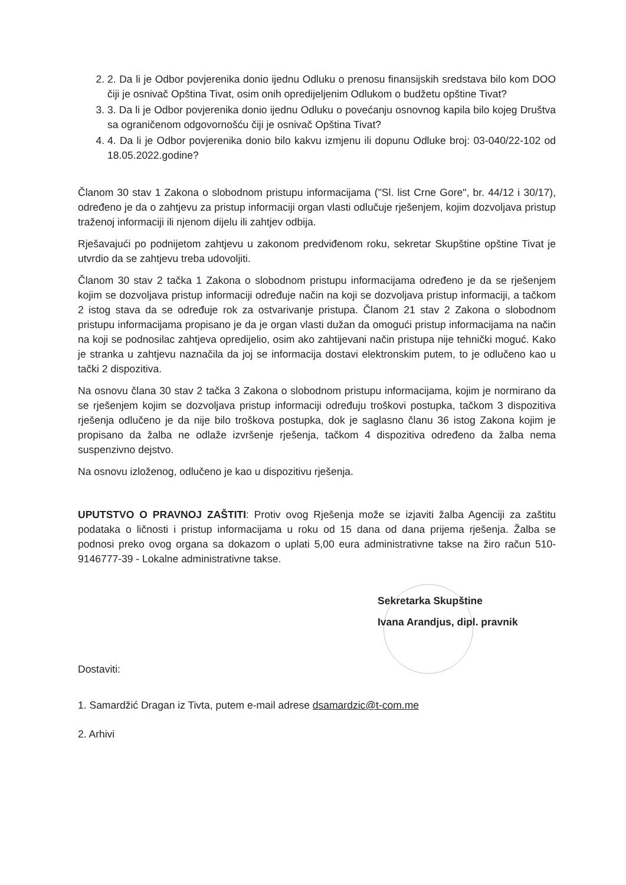2. 2. Da li je Odbor povjerenika donio ijednu Odluku o prenosu finansijskih sredstava bilo kom DOO čiji je osnivač Opština Tivat, osim onih opredijeljenim Odlukom o budžetu opštine Tivat?
3. 3. Da li je Odbor povjerenika donio ijednu Odluku o povećanju osnovnog kapila bilo kojeg Društva sa ograničenom odgovornošću čiji je osnivač Opština Tivat?
4. 4. Da li je Odbor povjerenika donio bilo kakvu izmjenu ili dopunu Odluke broj: 03-040/22-102 od 18.05.2022.godine?
Članom 30 stav 1 Zakona o slobodnom pristupu informacijama ("Sl. list Crne Gore", br. 44/12 i 30/17), određeno je da o zahtjevu za pristup informaciji organ vlasti odlučuje rješenjem, kojim dozvoljava pristup traženoj informaciji ili njenom dijelu ili zahtjev odbija.
Rješavajući po podnijetom zahtjevu u zakonom predviđenom roku, sekretar Skupštine opštine Tivat je utvrdio da se zahtjevu treba udovoljiti.
Članom 30 stav 2 tačka 1 Zakona o slobodnom pristupu informacijama određeno je da se rješenjem kojim se dozvoljava pristup informaciji određuje način na koji se dozvoljava pristup informaciji, a tačkom 2 istog stava da se određuje rok za ostvarivanje pristupa. Članom 21 stav 2 Zakona o slobodnom pristupu informacijama propisano je da je organ vlasti dužan da omogući pristup informacijama na način na koji se podnosilac zahtjeva opredijelio, osim ako zahtijevani način pristupa nije tehnički moguć. Kako je stranka u zahtjevu naznačila da joj se informacija dostavi elektronskim putem, to je odlučeno kao u tački 2 dispozitiva.
Na osnovu člana 30 stav 2 tačka 3 Zakona o slobodnom pristupu informacijama, kojim je normirano da se rješenjem kojim se dozvoljava pristup informaciji određuju troškovi postupka, tačkom 3 dispozitiva rješenja odlučeno je da nije bilo troškova postupka, dok je saglasno članu 36 istog Zakona kojim je propisano da žalba ne odlaže izvršenje rješenja, tačkom 4 dispozitiva određeno da žalba nema suspenzivno dejstvo.
Na osnovu izloženog, odlučeno je kao u dispozitivu rješenja.
UPUTSTVO O PRAVNOJ ZAŠTITI: Protiv ovog Rješenja može se izjaviti žalba Agenciji za zaštitu podataka o ličnosti i pristup informacijama u roku od 15 dana od dana prijema rješenja. Žalba se podnosi preko ovog organa sa dokazom o uplati 5,00 eura administrativne takse na žiro račun 510-9146777-39 - Lokalne administrativne takse.
Sekretarka Skupštine
Ivana Arandjus, dipl. pravnik
Dostaviti:
1. Samardžić Dragan iz Tivta, putem e-mail adrese dsamardzic@t-com.me
2. Arhivi